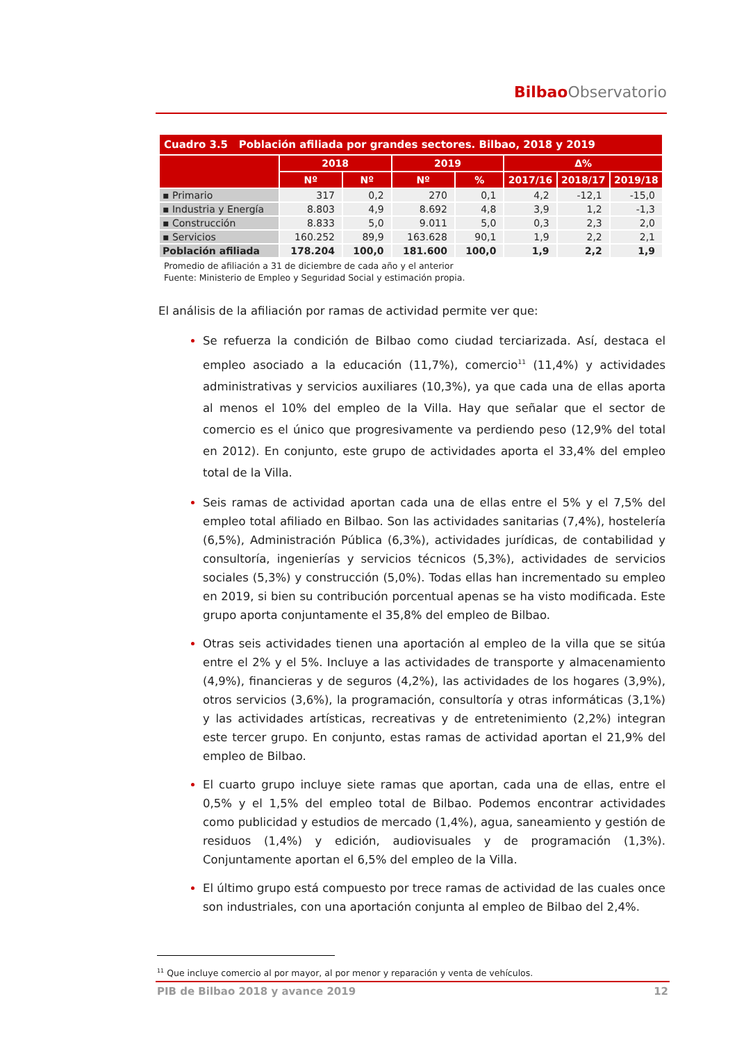Bilbao Observatorio
| Cuadro 3.5 Población afiliada por grandes sectores. Bilbao, 2018 y 2019 | | | | | | | |
| | 2018 | | 2019 | | Δ% | | |
| | Nº | Nº | Nº | % | 2017/16 | 2018/17 | 2019/18 |
| ▪ Primario | 317 | 0,2 | 270 | 0,1 | 4,2 | -12,1 | -15,0 |
| ▪ Industria y Energía | 8.803 | 4,9 | 8.692 | 4,8 | 3,9 | 1,2 | -1,3 |
| ▪ Construcción | 8.833 | 5,0 | 9.011 | 5,0 | 0,3 | 2,3 | 2,0 |
| ▪ Servicios | 160.252 | 89,9 | 163.628 | 90,1 | 1,9 | 2,2 | 2,1 |
| Población afiliada | 178.204 | 100,0 | 181.600 | 100,0 | 1,9 | 2,2 | 1,9 |
Promedio de afiliación a 31 de diciembre de cada año y el anterior
Fuente: Ministerio de Empleo y Seguridad Social y estimación propia.
El análisis de la afiliación por ramas de actividad permite ver que:
Se refuerza la condición de Bilbao como ciudad terciarizada. Así, destaca el empleo asociado a la educación (11,7%), comercio<sup>11</sup> (11,4%) y actividades administrativas y servicios auxiliares (10,3%), ya que cada una de ellas aporta al menos el 10% del empleo de la Villa. Hay que señalar que el sector de comercio es el único que progresivamente va perdiendo peso (12,9% del total en 2012). En conjunto, este grupo de actividades aporta el 33,4% del empleo total de la Villa.
Seis ramas de actividad aportan cada una de ellas entre el 5% y el 7,5% del empleo total afiliado en Bilbao. Son las actividades sanitarias (7,4%), hostelería (6,5%), Administración Pública (6,3%), actividades jurídicas, de contabilidad y consultoría, ingenierías y servicios técnicos (5,3%), actividades de servicios sociales (5,3%) y construcción (5,0%). Todas ellas han incrementado su empleo en 2019, si bien su contribución porcentual apenas se ha visto modificada. Este grupo aporta conjuntamente el 35,8% del empleo de Bilbao.
Otras seis actividades tienen una aportación al empleo de la villa que se sitúa entre el 2% y el 5%. Incluye a las actividades de transporte y almacenamiento (4,9%), financieras y de seguros (4,2%), las actividades de los hogares (3,9%), otros servicios (3,6%), la programación, consultoría y otras informáticas (3,1%) y las actividades artísticas, recreativas y de entretenimiento (2,2%) integran este tercer grupo. En conjunto, estas ramas de actividad aportan el 21,9% del empleo de Bilbao.
El cuarto grupo incluye siete ramas que aportan, cada una de ellas, entre el 0,5% y el 1,5% del empleo total de Bilbao. Podemos encontrar actividades como publicidad y estudios de mercado (1,4%), agua, saneamiento y gestión de residuos (1,4%) y edición, audiovisuales y de programación (1,3%). Conjuntamente aportan el 6,5% del empleo de la Villa.
El último grupo está compuesto por trece ramas de actividad de las cuales once son industriales, con una aportación conjunta al empleo de Bilbao del 2,4%.
<sup>11</sup> Que incluye comercio al por mayor, al por menor y reparación y venta de vehículos.
PIB de Bilbao 2018 y avance 2019 12